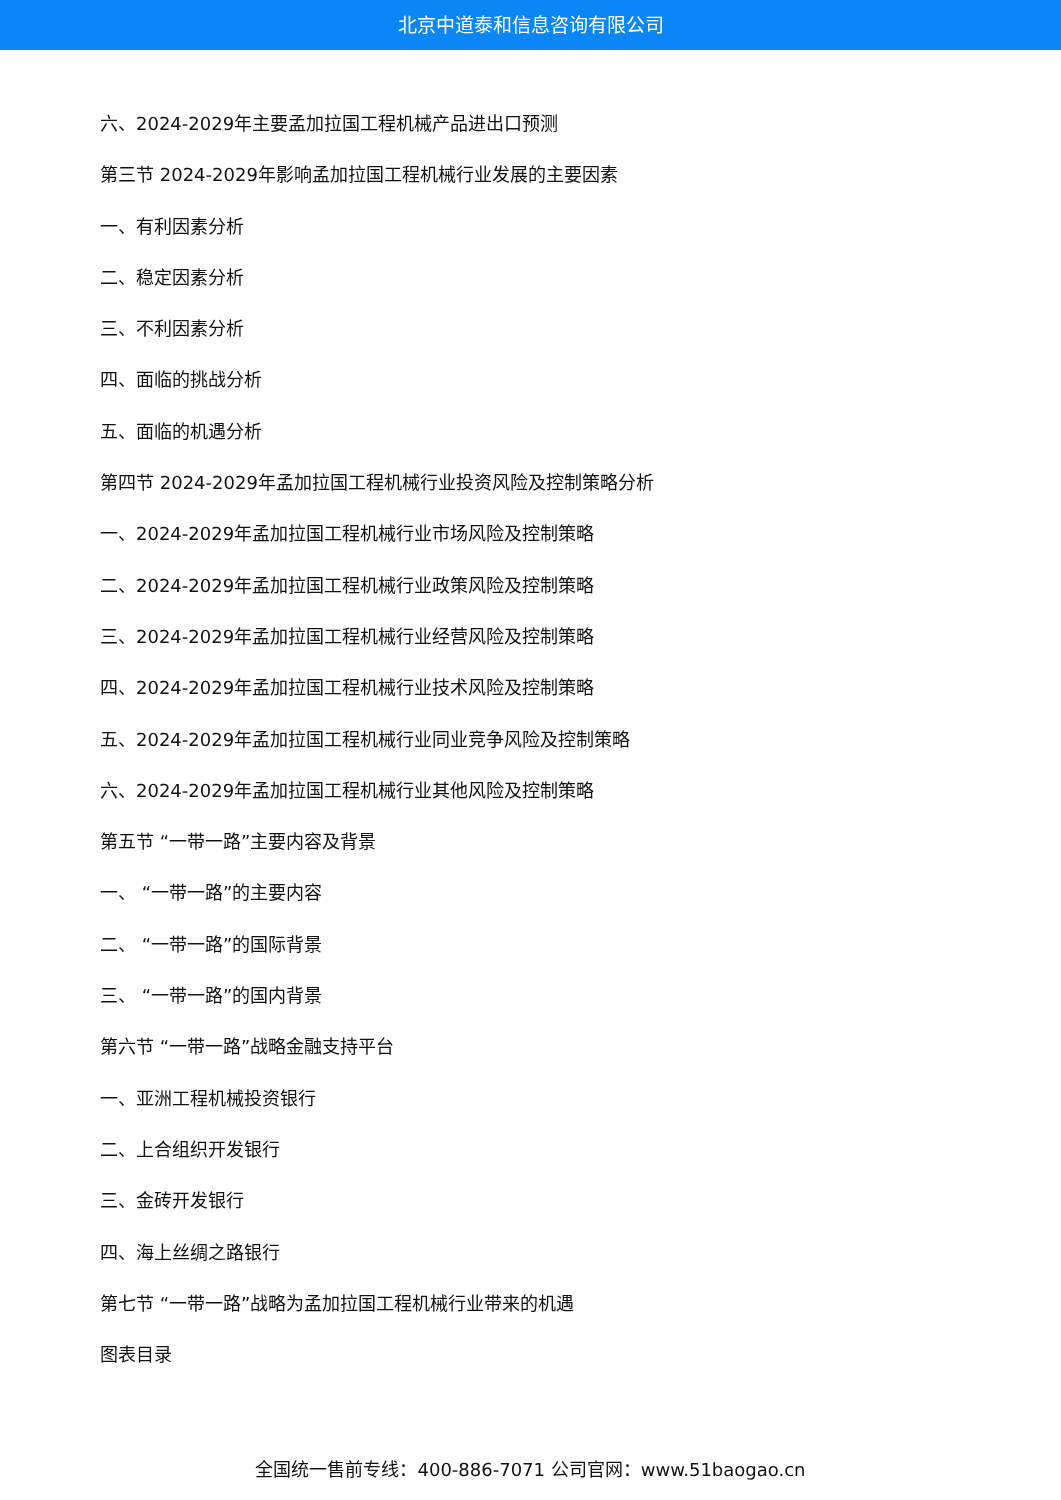北京中道泰和信息咨询有限公司
六、2024-2029年主要孟加拉国工程机械产品进出口预测
第三节 2024-2029年影响孟加拉国工程机械行业发展的主要因素
一、有利因素分析
二、稳定因素分析
三、不利因素分析
四、面临的挑战分析
五、面临的机遇分析
第四节 2024-2029年孟加拉国工程机械行业投资风险及控制策略分析
一、2024-2029年孟加拉国工程机械行业市场风险及控制策略
二、2024-2029年孟加拉国工程机械行业政策风险及控制策略
三、2024-2029年孟加拉国工程机械行业经营风险及控制策略
四、2024-2029年孟加拉国工程机械行业技术风险及控制策略
五、2024-2029年孟加拉国工程机械行业同业竞争风险及控制策略
六、2024-2029年孟加拉国工程机械行业其他风险及控制策略
第五节 “一带一路”主要内容及背景
一、 “一带一路”的主要内容
二、 “一带一路”的国际背景
三、 “一带一路”的国内背景
第六节 “一带一路”战略金融支持平台
一、亚洲工程机械投资银行
二、上合组织开发银行
三、金砖开发银行
四、海上丝绸之路银行
第七节 “一带一路”战略为孟加拉国工程机械行业带来的机遇
图表目录
全国统一售前专线：400-886-7071 公司官网：www.51baogao.cn